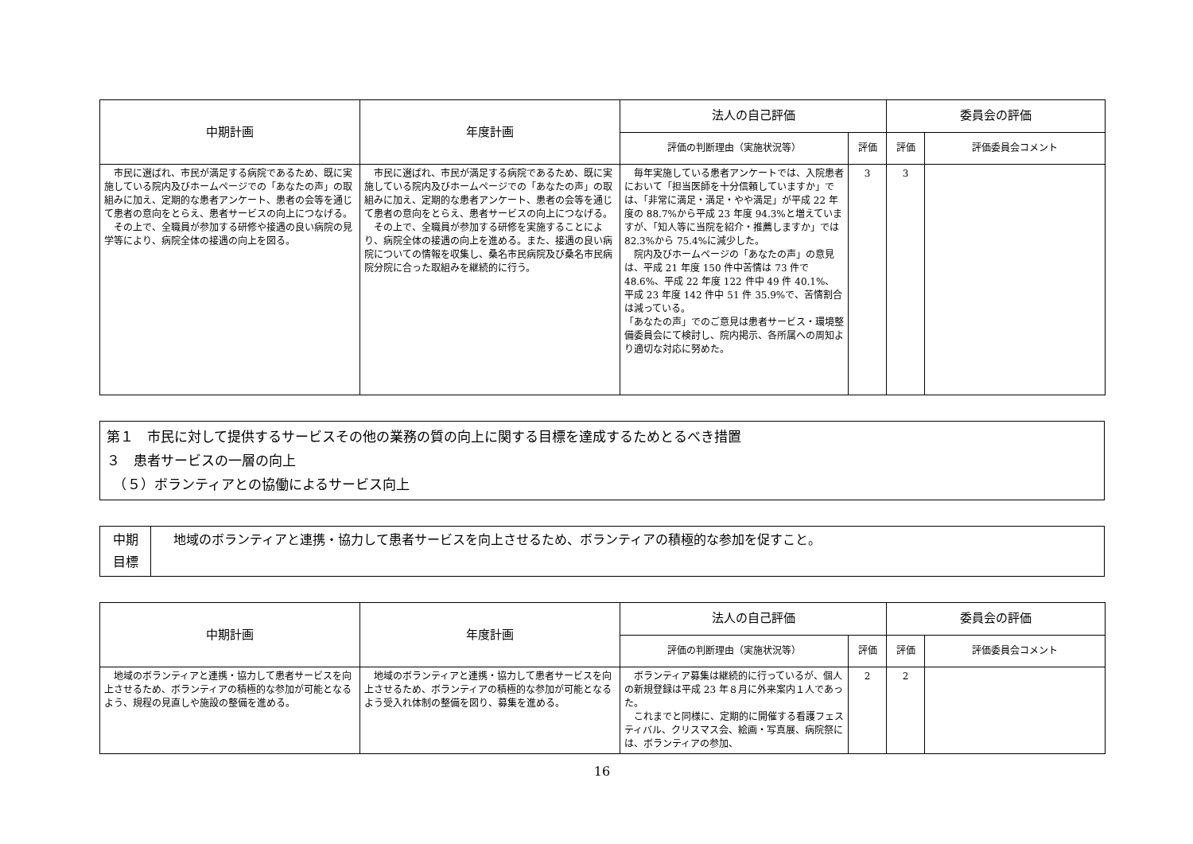| 中期計画 | 年度計画 | 法人の自己評価 | | 委員会の評価 | |
| --- | --- | --- | --- | --- | --- |
| | | 評価の判断理由（実施状況等） | 評価 | 評価 | 評価委員会コメント |
| 市民に選ばれ、市民が満足する病院であるため、既に実施している院内及びホームページでの「あなたの声」の取組みに加え、定期的な患者アンケート、患者の会等を通じて患者の意向をとらえ、患者サービスの向上につなげる。 その上で、全職員が参加する研修や接遇の良い病院の見学等により、病院全体の接遇の向上を図る。 | 市民に選ばれ、市民が満足する病院であるため、既に実施している院内及びホームページでの「あなたの声」の取組みに加え、定期的な患者アンケート、患者の会等を通じて患者の意向をとらえ、患者サービスの向上につなげる。 その上で、全職員が参加する研修を実施することにより、病院全体の接遇の向上を進める。また、接遇の良い病院についての情報を収集し、桑名市民病院及び桑名市民病院分院に合った取組みを継続的に行う。 | 毎年実施している患者アンケートでは、入院患者において「担当医師を十分信頼していますか」では、「非常に満足・満足・やや満足」が平成 22 年度の 88.7%から平成 23 年度 94.3%と増えていますが、「知人等に当院を紹介・推薦しますか」では 82.3%から 75.4%に減少した。 院内及びホームページの「あなたの声」の意見は、平成 21 年度 150 件中苦情は 73 件で 48.6%、平成 22 年度 122 件中 49 件 40.1%、平成 23 年度 142 件中 51 件 35.9%で、苦情割合は減っている。 「あなたの声」でのご意見は患者サービス・環境整備委員会にて検討し、院内掲示、各所属への周知より適切な対応に努めた。 | 3 | 3 | |
第１　市民に対して提供するサービスその他の業務の質の向上に関する目標を達成するためとるべき措置
３　患者サービスの一層の向上
　（５）ボランティアとの協働によるサービス向上
| 中期 目標 | 地域のボランティアと連携・協力して患者サービスを向上させるため、ボランティアの積極的な参加を促すこと。 |
| 中期計画 | 年度計画 | 法人の自己評価 | | 委員会の評価 | |
| --- | --- | --- | --- | --- | --- |
| | | 評価の判断理由（実施状況等） | 評価 | 評価 | 評価委員会コメント |
| 地域のボランティアと連携・協力して患者サービスを向上させるため、ボランティアの積極的な参加が可能となるよう、規程の見直しや施設の整備を進める。 | 地域のボランティアと連携・協力して患者サービスを向上させるため、ボランティアの積極的な参加が可能となるよう受入れ体制の整備を図り、募集を進める。 | ボランティア募集は継続的に行っているが、個人の新規登録は平成 23 年８月に外来案内１人であった。 これまでと同様に、定期的に開催する看護フェスティバル、クリスマス会、絵画・写真展、病院祭には、ボランティアの参加、 | 2 | 2 | |
16